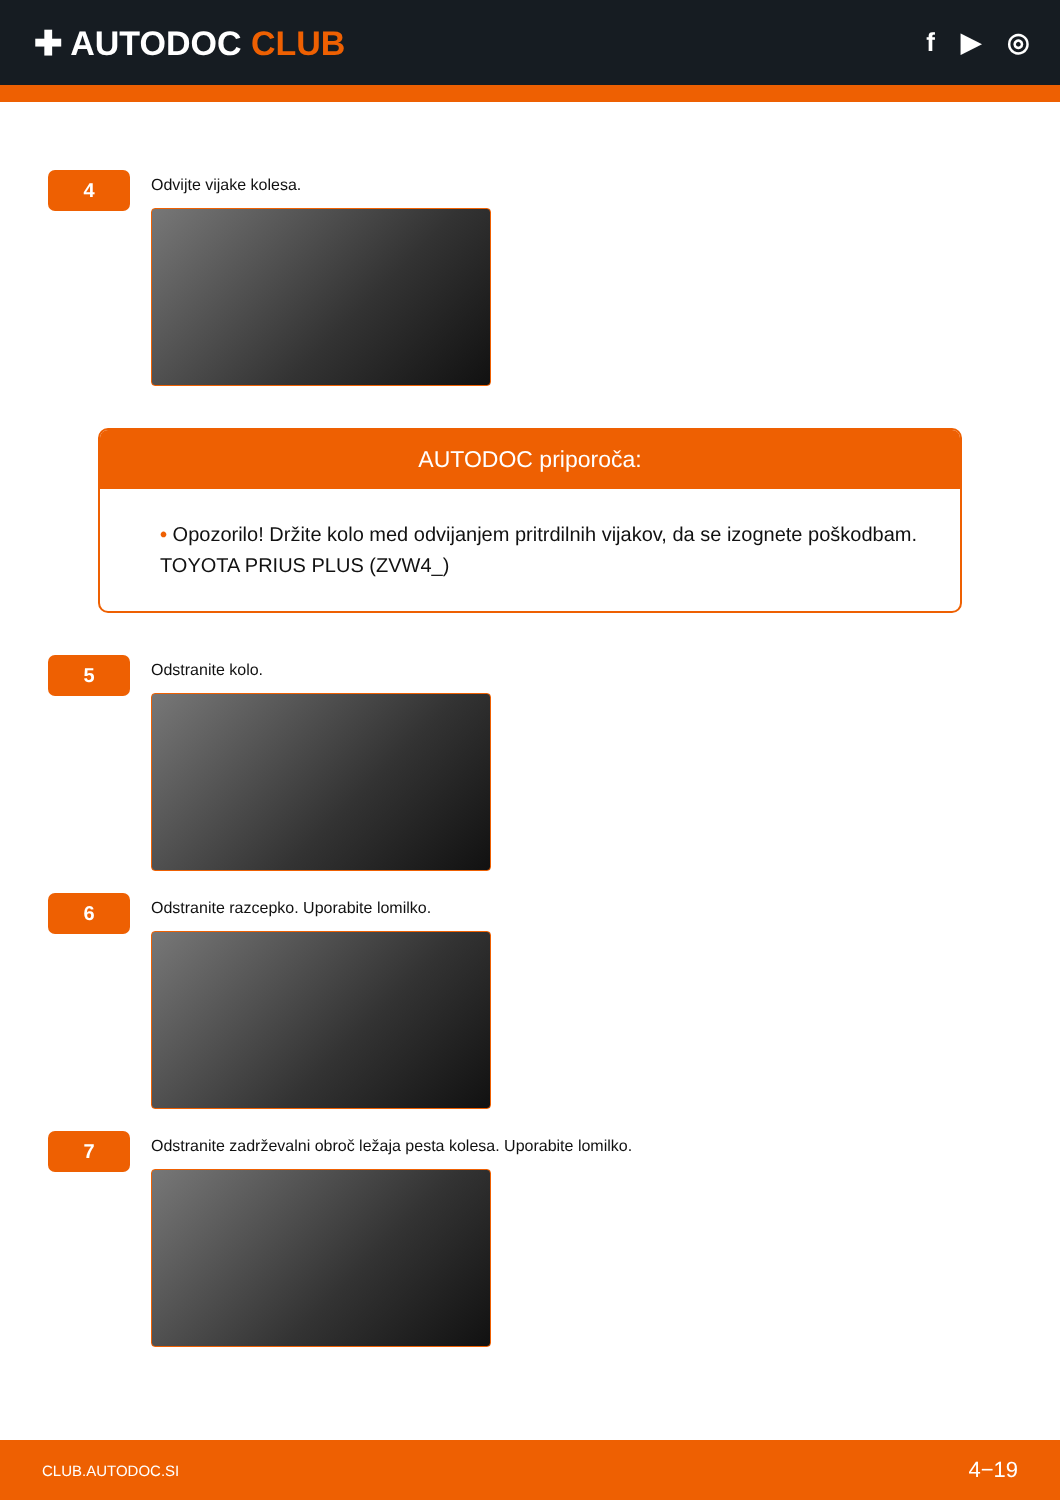✚ AUTODOC CLUB
f ▶ ◎
4
Odvijte vijake kolesa.
AUTODOC priporoča:
• Opozorilo! Držite kolo med odvijanjem pritrdilnih vijakov, da se izognete poškodbam. TOYOTA PRIUS PLUS (ZVW4_)
5
Odstranite kolo.
6
Odstranite razcepko. Uporabite lomilko.
7
Odstranite zadrževalni obroč ležaja pesta kolesa. Uporabite lomilko.
CLUB.AUTODOC.SI 4−19